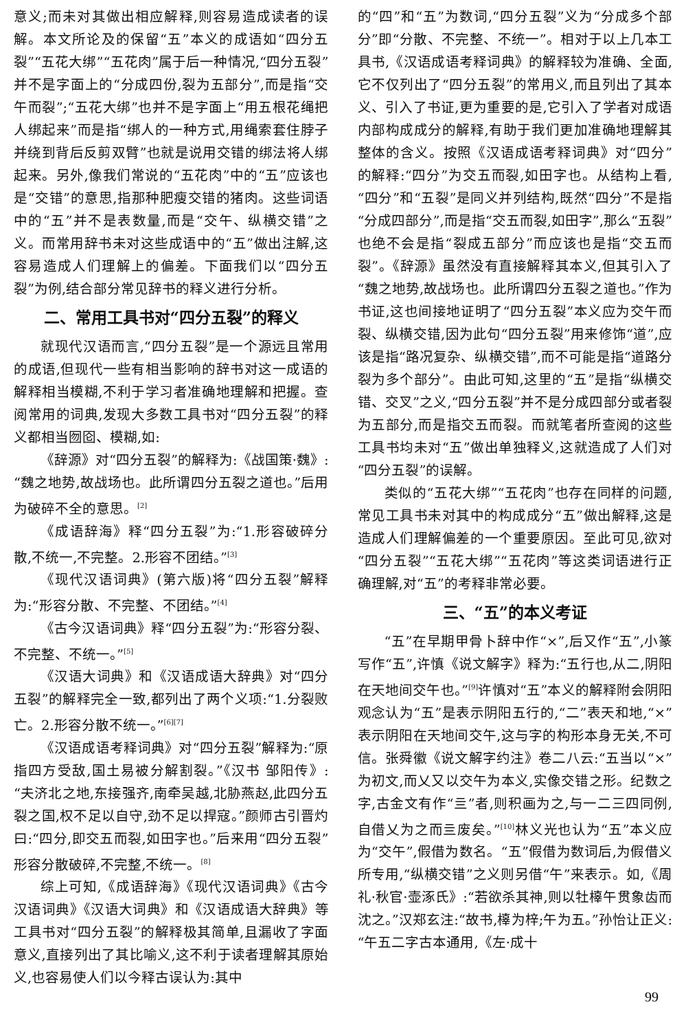意义;而未对其做出相应解释,则容易造成读者的误解。本文所论及的保留“五”本义的成语如“四分五裂”“五花大绑”“五花肉”属于后一种情况,“四分五裂”并不是字面上的“分成四份,裂为五部分”,而是指“交午而裂”;“五花大绑”也并不是字面上“用五根花绳把人绑起来”而是指“绑人的一种方式,用绳索套住脖子并绕到背后反剪双臂”也就是说用交错的绑法将人绑起来。另外,像我们常说的“五花肉”中的“五”应该也是“交错”的意思,指那种肥瘦交错的猪肉。这些词语中的“五”并不是表数量,而是“交午、纵横交错”之义。而常用辞书未对这些成语中的“五”做出注解,这容易造成人们理解上的偏差。下面我们以“四分五裂”为例,结合部分常见辞书的释义进行分析。
二、常用工具书对“四分五裂”的释义
就现代汉语而言,“四分五裂”是一个源远且常用的成语,但现代一些有相当影响的辞书对这一成语的解释相当模糊,不利于学习者准确地理解和把握。查阅常用的词典,发现大多数工具书对“四分五裂”的释义都相当囫囵、模糊,如:
《辞源》对“四分五裂”的解释为:《战国策·魏》:“魏之地势,故战场也。此所谓四分五裂之道也。”后用为破碎不全的意思。<sup>[2]</sup>
《成语辞海》释“四分五裂”为:“1.形容破碎分散,不统一,不完整。2.形容不团结。”<sup>[3]</sup>
《现代汉语词典》(第六版)将“四分五裂”解释为:“形容分散、不完整、不团结。”<sup>[4]</sup>
《古今汉语词典》释“四分五裂”为:“形容分裂、不完整、不统一。”<sup>[5]</sup>
《汉语大词典》和《汉语成语大辞典》对“四分五裂”的解释完全一致,都列出了两个义项:“1.分裂败亡。2.形容分散不统一。”<sup>[6][7]</sup>
《汉语成语考释词典》对“四分五裂”解释为:“原指四方受敌,国土易被分解割裂。”《汉书 邹阳传》:“夫济北之地,东接强齐,南牵吴越,北胁燕赵,此四分五裂之国,权不足以自守,劲不足以捍寇。”颜师古引晋灼曰:“四分,即交五而裂,如田字也。”后来用“四分五裂”形容分散破碎,不完整,不统一。<sup>[8]</sup>
综上可知,《成语辞海》《现代汉语词典》《古今汉语词典》《汉语大词典》和《汉语成语大辞典》等工具书对“四分五裂”的解释极其简单,且漏收了字面意义,直接列出了其比喻义,这不利于读者理解其原始义,也容易使人们以今释古误认为:其中
的“四”和“五”为数词,“四分五裂”义为“分成多个部分”即“分散、不完整、不统一”。相对于以上几本工具书,《汉语成语考释词典》的解释较为准确、全面,它不仅列出了“四分五裂”的常用义,而且列出了其本义、引入了书证,更为重要的是,它引入了学者对成语内部构成成分的解释,有助于我们更加准确地理解其整体的含义。按照《汉语成语考释词典》对“四分”的解释:“四分”为交五而裂,如田字也。从结构上看,“四分”和“五裂”是同义并列结构,既然“四分”不是指“分成四部分”,而是指“交五而裂,如田字”,那么“五裂”也绝不会是指“裂成五部分”而应该也是指“交五而裂”。《辞源》虽然没有直接解释其本义,但其引入了“魏之地势,故战场也。此所谓四分五裂之道也。”作为书证,这也间接地证明了“四分五裂”本义应为交午而裂、纵横交错,因为此句“四分五裂”用来修饰“道”,应该是指“路况复杂、纵横交错”,而不可能是指“道路分裂为多个部分”。由此可知,这里的“五”是指“纵横交错、交叉”之义,“四分五裂”并不是分成四部分或者裂为五部分,而是指交五而裂。而就笔者所查阅的这些工具书均未对“五”做出单独释义,这就造成了人们对“四分五裂”的误解。
类似的“五花大绑”“五花肉”也存在同样的问题,常见工具书未对其中的构成成分“五”做出解释,这是造成人们理解偏差的一个重要原因。至此可见,欲对“四分五裂”“五花大绑”“五花肉”等这类词语进行正确理解,对“五”的考释非常必要。
三、“五”的本义考证
“五”在早期甲骨卜辞中作“×”,后又作“五”,小篆写作“五”,许慎《说文解字》释为:“五行也,从二,阴阳在天地间交午也。”<sup>[9]</sup>许慎对“五”本义的解释附会阴阳观念认为“五”是表示阴阳五行的,“二”表天和地,“×”表示阴阳在天地间交午,这与字的构形本身无关,不可信。张舜徽《说文解字约注》卷二八云:“五当以“×”为初文,而乂又以交午为本义,实像交错之形。纪数之字,古金文有作“亖”者,则积画为之,与一二三四同例,自借乂为之而亖废矣。”<sup>[10]</sup>林义光也认为“五”本义应为“交午”,假借为数名。“五”假借为数词后,为假借义所专用,“纵横交错”之义则另借“午”来表示。如,《周礼·秋官·壶涿氏》:“若欲杀其神,则以牡橭午贯象齿而沈之。”汉郑玄注:“故书,橭为梓;午为五。”孙怡让正义:“午五二字古本通用,《左·成十
99